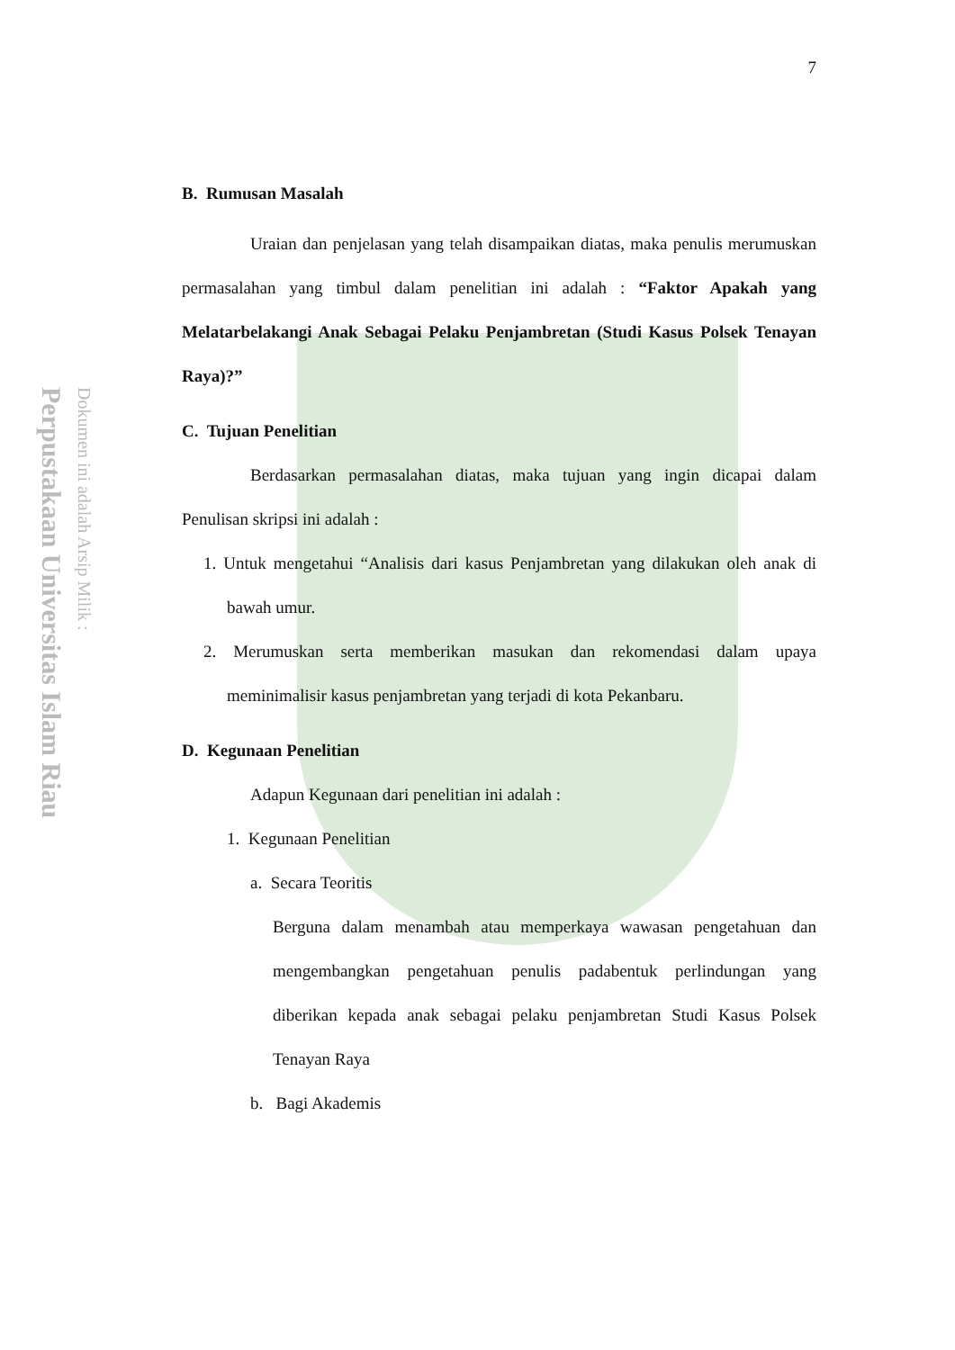Perpustakaan Universitas Islam Riau
Dokumen ini adalah Arsip Milik :
7
B. Rumusan Masalah
Uraian dan penjelasan yang telah disampaikan diatas, maka penulis merumuskan permasalahan yang timbul dalam penelitian ini adalah : “Faktor Apakah yang Melatarbelakangi Anak Sebagai Pelaku Penjambretan (Studi Kasus Polsek Tenayan Raya)?”
C. Tujuan Penelitian
Berdasarkan permasalahan diatas, maka tujuan yang ingin dicapai dalam Penulisan skripsi ini adalah :
1. Untuk mengetahui “Analisis dari kasus Penjambretan yang dilakukan oleh anak di bawah umur.
2. Merumuskan serta memberikan masukan dan rekomendasi dalam upaya meminimalisir kasus penjambretan yang terjadi di kota Pekanbaru.
D. Kegunaan Penelitian
Adapun Kegunaan dari penelitian ini adalah :
1. Kegunaan Penelitian
a. Secara Teoritis
Berguna dalam menambah atau memperkaya wawasan pengetahuan dan mengembangkan pengetahuan penulis padabentuk perlindungan yang diberikan kepada anak sebagai pelaku penjambretan Studi Kasus Polsek Tenayan Raya
b. Bagi Akademis